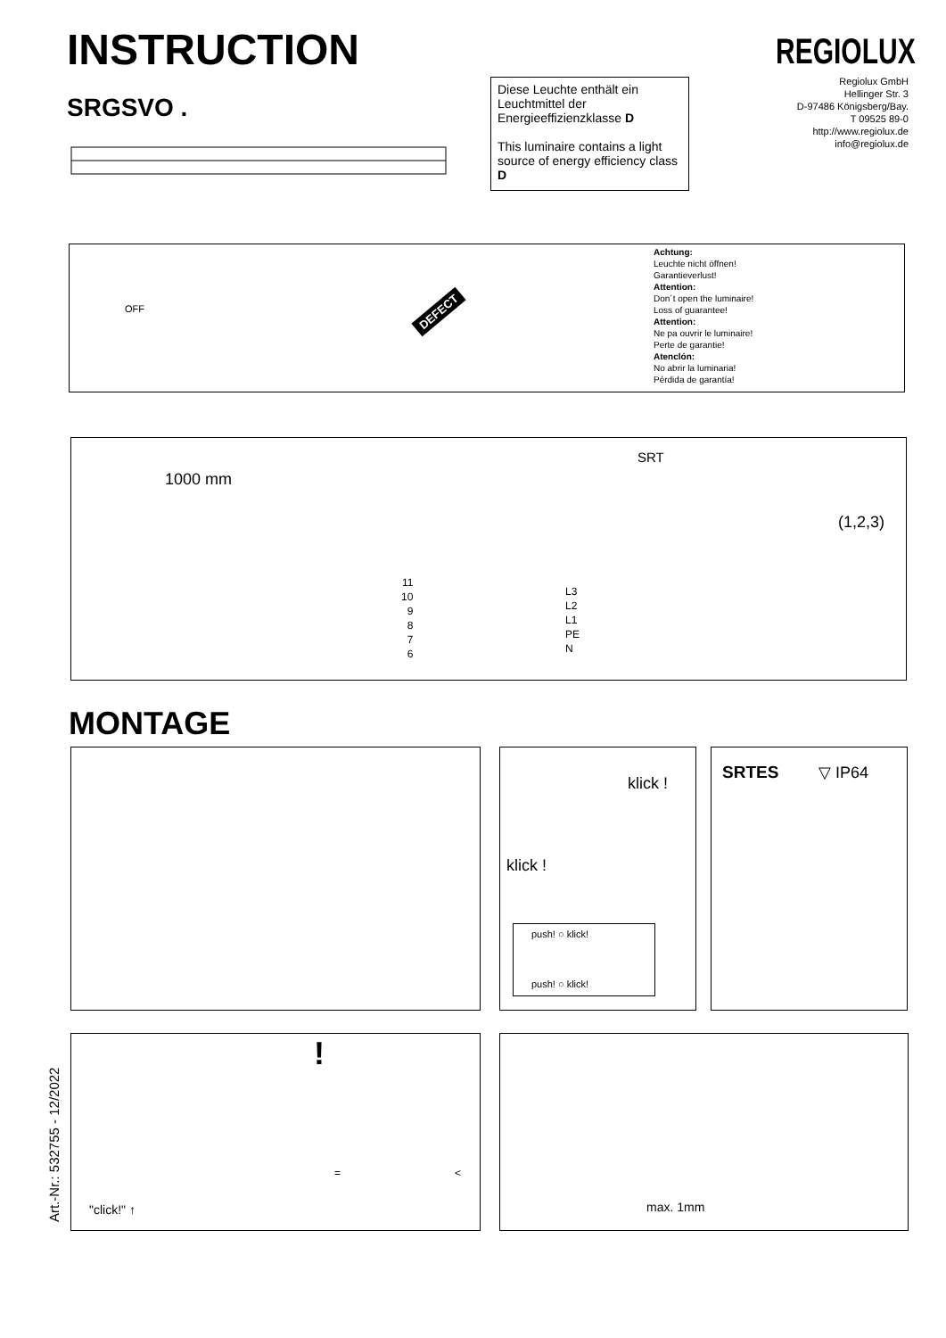INSTRUCTION REGIOLUX
SRGSVO .
Diese Leuchte enthält ein Leuchtmittel der Energieeffizienzklasse D
This luminaire contains a light source of energy efficiency class D
Regiolux GmbH
Hellinger Str. 3
D-97486 Königsberg/Bay.
T 09525 89-0
http://www.regiolux.de
info@regiolux.de
OFF DEFECT
Achtung:
Leuchte nicht öffnen!
Garantieverlust!
Attention:
Don´t open the luminaire!
Loss of guarantee!
Attention:
Ne pa ouvrir le luminaire!
Perte de garantie!
Atenclón:
No abrir la luminaria!
Pérdida de garantía!
1000 mm
SRT
11
10
9
8
7
6
L3
L2
L1
PE
N
(1,2,3)
MONTAGE
klick !
klick !
push! ○ klick!
push! ○ klick!
SRTES ▽ IP64
Art.-Nr.: 532755 - 12/2022
"click!" ↑
!
= <
max. 1mm